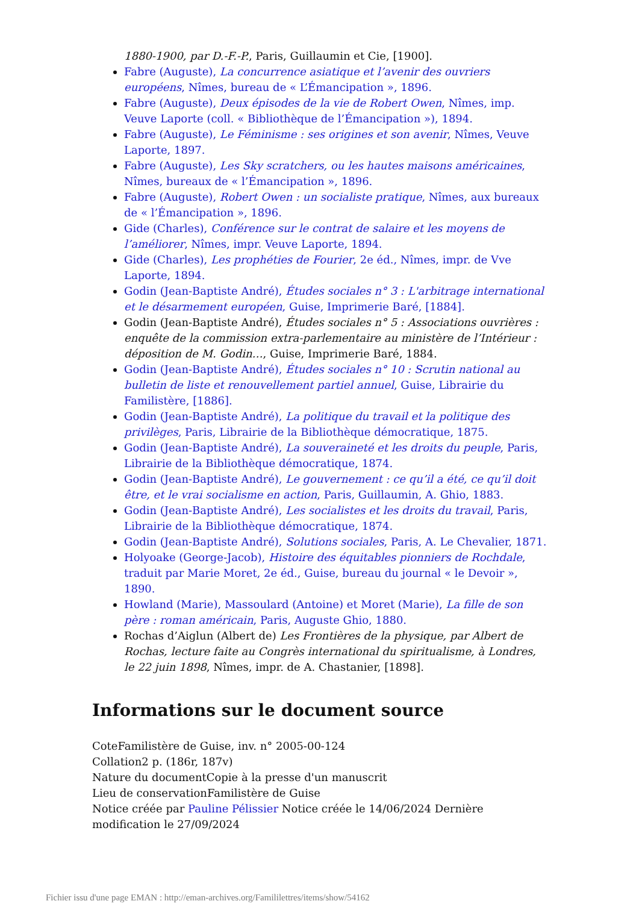1880-1900, par D.-F.-P., Paris, Guillaumin et Cie, [1900].
Fabre (Auguste), La concurrence asiatique et l’avenir des ouvriers européens, Nîmes, bureau de « L’Émancipation », 1896.
Fabre (Auguste), Deux épisodes de la vie de Robert Owen, Nîmes, imp. Veuve Laporte (coll. « Bibliothèque de l’Émancipation »), 1894.
Fabre (Auguste), Le Féminisme : ses origines et son avenir, Nîmes, Veuve Laporte, 1897.
Fabre (Auguste), Les Sky scratchers, ou les hautes maisons américaines, Nîmes, bureaux de « l’Émancipation », 1896.
Fabre (Auguste), Robert Owen : un socialiste pratique, Nîmes, aux bureaux de « l’Émancipation », 1896.
Gide (Charles), Conférence sur le contrat de salaire et les moyens de l’améliorer, Nîmes, impr. Veuve Laporte, 1894.
Gide (Charles), Les prophéties de Fourier, 2e éd., Nîmes, impr. de Vve Laporte, 1894.
Godin (Jean-Baptiste André), Études sociales n° 3 : L'arbitrage international et le désarmement européen, Guise, Imprimerie Baré, [1884].
Godin (Jean-Baptiste André), Études sociales n° 5 : Associations ouvrières : enquête de la commission extra-parlementaire au ministère de l’Intérieur : déposition de M. Godin…, Guise, Imprimerie Baré, 1884.
Godin (Jean-Baptiste André), Études sociales n° 10 : Scrutin national au bulletin de liste et renouvellement partiel annuel, Guise, Librairie du Familistère, [1886].
Godin (Jean-Baptiste André), La politique du travail et la politique des privilèges, Paris, Librairie de la Bibliothèque démocratique, 1875.
Godin (Jean-Baptiste André), La souveraineté et les droits du peuple, Paris, Librairie de la Bibliothèque démocratique, 1874.
Godin (Jean-Baptiste André), Le gouvernement : ce qu’il a été, ce qu’il doit être, et le vrai socialisme en action, Paris, Guillaumin, A. Ghio, 1883.
Godin (Jean-Baptiste André), Les socialistes et les droits du travail, Paris, Librairie de la Bibliothèque démocratique, 1874.
Godin (Jean-Baptiste André), Solutions sociales, Paris, A. Le Chevalier, 1871.
Holyoake (George-Jacob), Histoire des équitables pionniers de Rochdale, traduit par Marie Moret, 2e éd., Guise, bureau du journal « le Devoir », 1890.
Howland (Marie), Massoulard (Antoine) et Moret (Marie), La fille de son père : roman américain, Paris, Auguste Ghio, 1880.
Rochas d’Aiglun (Albert de) Les Frontières de la physique, par Albert de Rochas, lecture faite au Congrès international du spiritualisme, à Londres, le 22 juin 1898, Nîmes, impr. de A. Chastanier, [1898].
Informations sur le document source
CoteFamilistère de Guise, inv. n° 2005-00-124
Collation2 p. (186r, 187v)
Nature du documentCopie à la presse d'un manuscrit
Lieu de conservationFamilistère de Guise
Notice créée par Pauline Pélissier Notice créée le 14/06/2024 Dernière modification le 27/09/2024
Fichier issu d'une page EMAN : http://eman-archives.org/Famililettres/items/show/54162